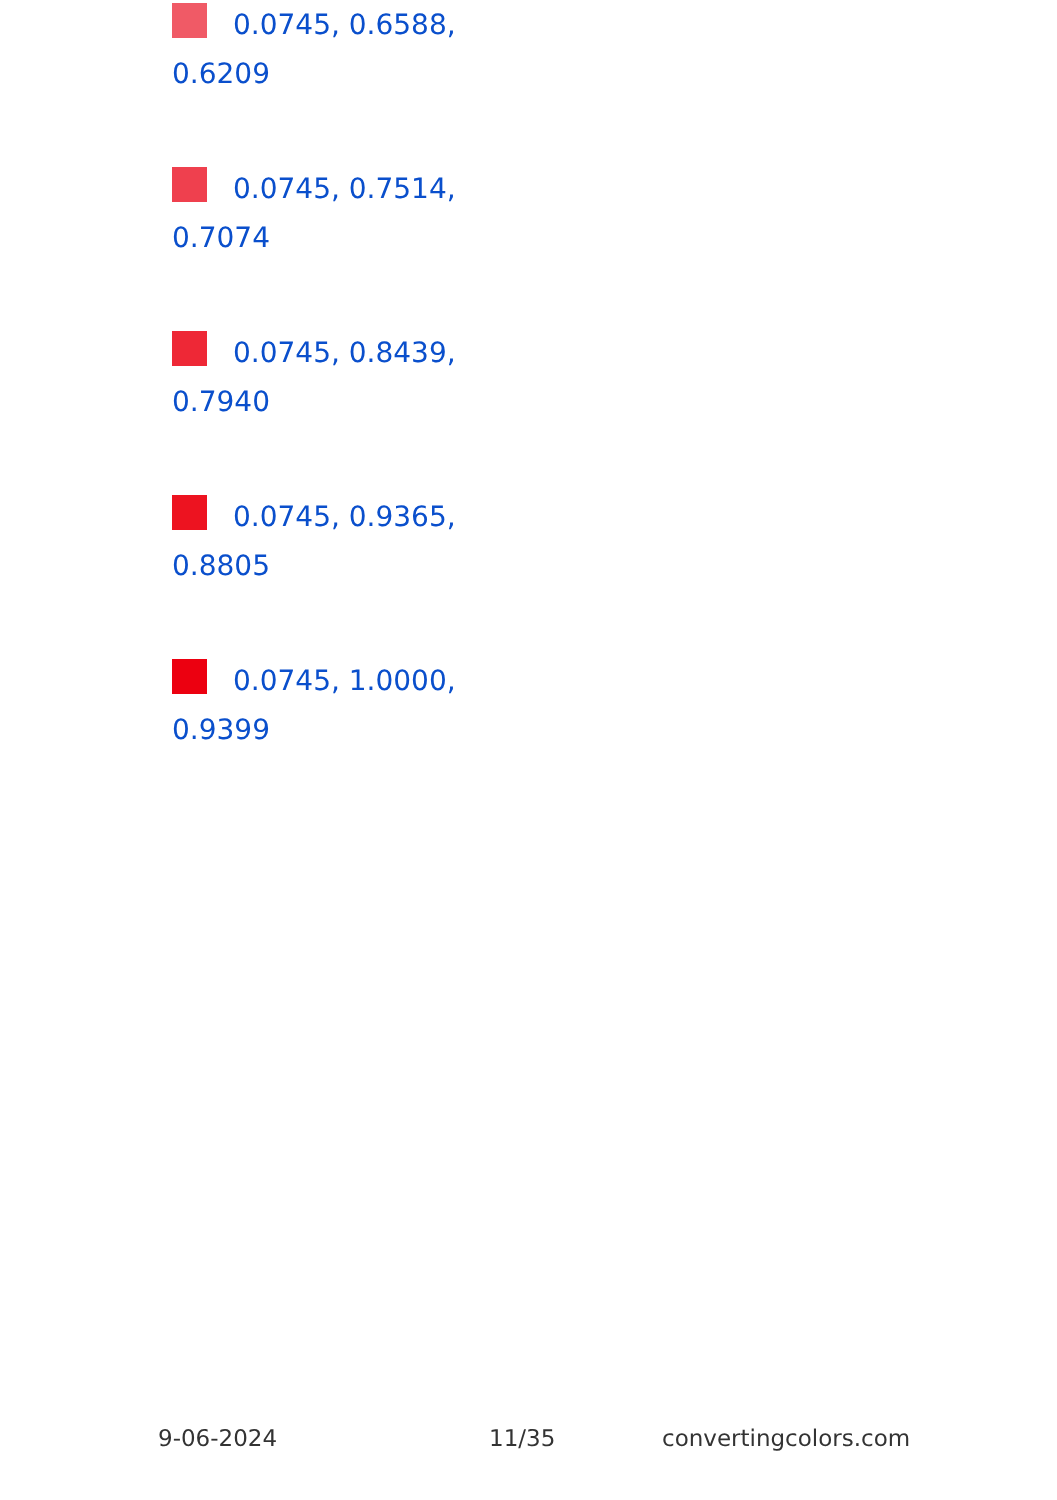0.0745, 0.6588, 0.6209
0.0745, 0.7514, 0.7074
0.0745, 0.8439, 0.7940
0.0745, 0.9365, 0.8805
0.0745, 1.0000, 0.9399
9-06-2024 11/35 convertingcolors.com